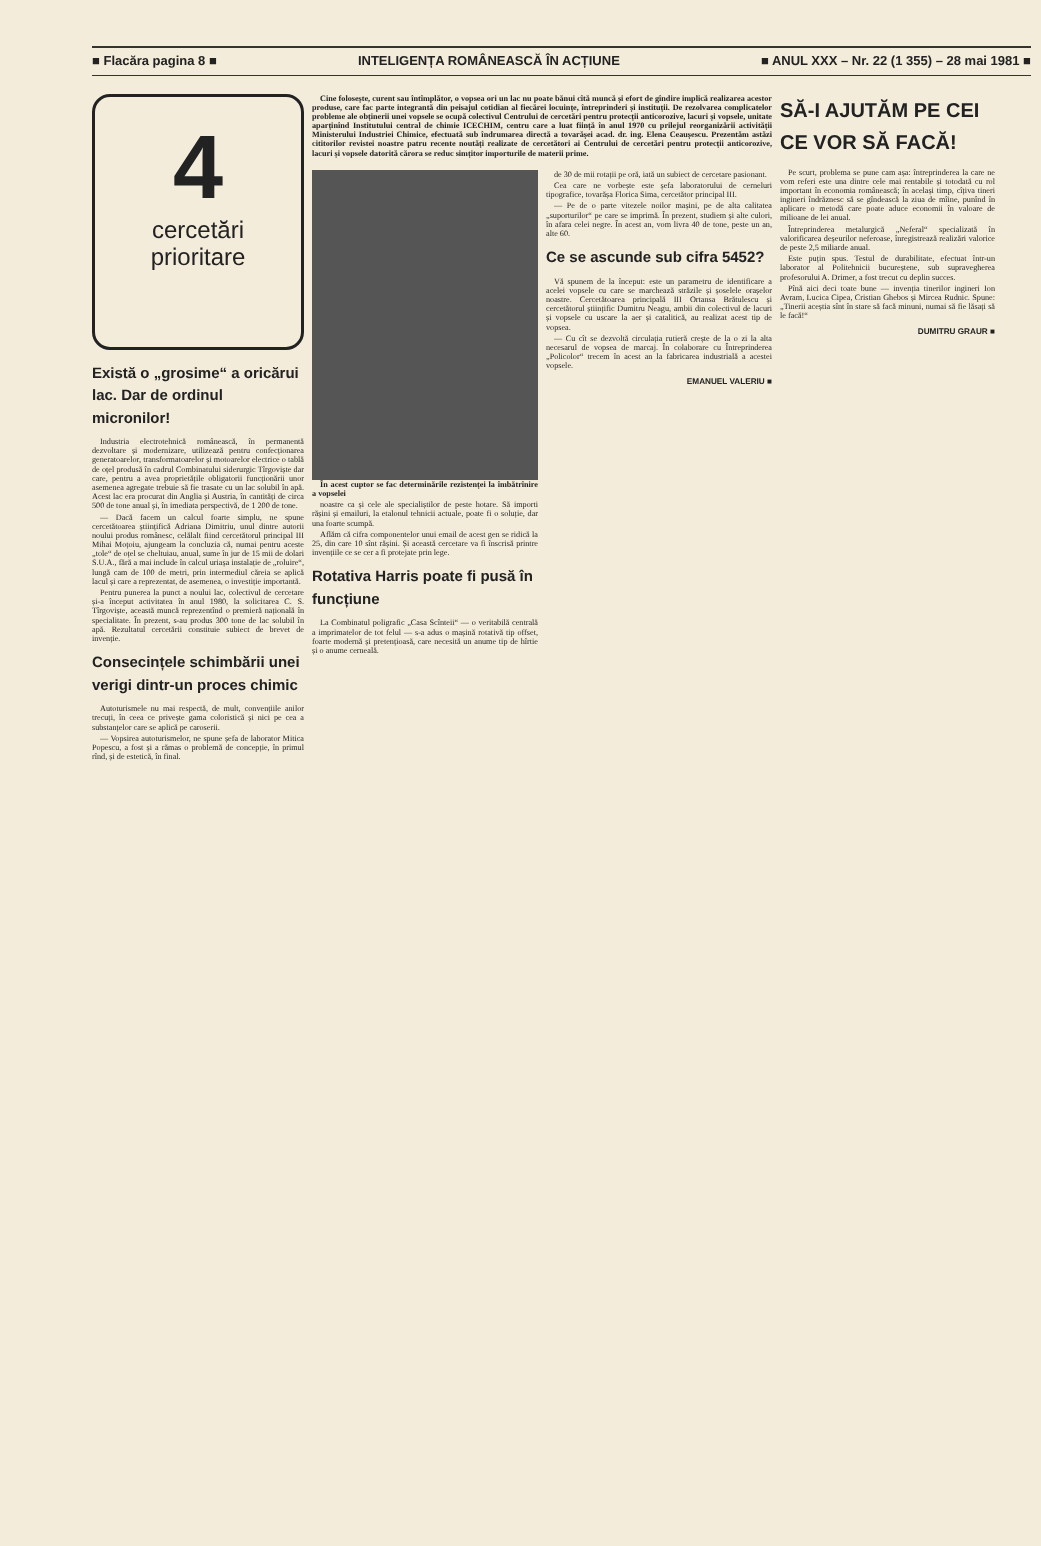■ Flacăra pagina 8 ■ INTELIGENȚA ROMÂNEASCĂ ÎN ACȚIUNE ■ ANUL XXX – Nr. 22 (1 355) – 28 mai 1981 ■
4
cercetări
prioritare
Există o „grosime“ a oricărui lac. Dar de ordinul micronilor!
Industria electrotehnică românească, în permanentă dezvoltare și modernizare, utilizează pentru confecționarea generatoarelor, transformatoarelor și motoarelor electrice o tablă de oțel produsă în cadrul Combinatului siderurgic Tîrgoviște dar care, pentru a avea proprietățile obligatorii funcționării unor asemenea agregate trebuie să fie trasate cu un lac solubil în apă. Acest lac era procurat din Anglia și Austria, în cantități de circa 500 de tone anual și, în imediata perspectivă, de 1 200 de tone.
— Dacă facem un calcul foarte simplu, ne spune cercetătoarea științifică Adriana Dimitriu, unul dintre autorii noului produs românesc, celălalt fiind cercetătorul principal III Mihai Moțoiu, ajungeam la concluzia că, numai pentru aceste „tole“ de oțel se cheltuiau, anual, sume în jur de 15 mii de dolari S.U.A., fără a mai include în calcul uriașa instalație de „roluire“, lungă cam de 100 de metri, prin intermediul căreia se aplică lacul și care a reprezentat, de asemenea, o investiție importantă.
Pentru punerea la punct a noului lac, colectivul de cercetare și-a început activitatea în anul 1980, la solicitarea C. S. Tîrgoviște, această muncă reprezentînd o premieră națională în specialitate. În prezent, s-au produs 300 tone de lac solubil în apă. Rezultatul cercetării constituie subiect de brevet de invenție.
Consecințele schimbării unei verigi dintr-un proces chimic
Autoturismele nu mai respectă, de mult, convențiile anilor trecuți, în ceea ce privește gama coloristică și nici pe cea a substanțelor care se aplică pe caroserii.
— Vopsirea autoturismelor, ne spune șefa de laborator Mitica Popescu, a fost și a rămas o problemă de concepție, în primul rînd, și de estetică, în final.
Cine folosește, curent sau întîmplător, o vopsea ori un lac nu poate bănui cîtă muncă și efort de gîndire implică realizarea acestor produse, care fac parte integrantă din peisajul cotidian al fiecărei locuințe, întreprinderi și instituții. De rezolvarea complicatelor probleme ale obținerii unei vopsele se ocupă colectivul Centrului de cercetări pentru protecții anticorozive, lacuri și vopsele, unitate aparținînd Institutului central de chimie ICECHIM, centru care a luat ființă în anul 1970 cu prilejul reorganizării activității Ministerului Industriei Chimice, efectuată sub îndrumarea directă a tovarășei acad. dr. ing. Elena Ceaușescu. Prezentăm astăzi cititorilor revistei noastre patru recente noutăți realizate de cercetători ai Centrului de cercetări pentru protecții anticorozive, lacuri și vopsele datorită cărora se reduc simțitor importurile de materii prime.
În acest cuptor se fac determinările rezistenței la îmbătrînire a vopselei
noastre ca și cele ale specialiștilor de peste hotare. Să importi rășini și emailuri, la etalonul tehnicii actuale, poate fi o soluție, dar una foarte scumpă.
Aflăm că cifra componentelor unui email de acest gen se ridică la 25, din care 10 sînt rășini. Și această cercetare va fi înscrisă printre invențiile ce se cer a fi protejate prin lege.
Rotativa Harris poate fi pusă în funcțiune
La Combinatul poligrafic „Casa Scînteii“ — o veritabilă centrală a imprimatelor de tot felul — s-a adus o mașină rotativă tip offset, foarte modernă și pretențioasă, care necesită un anume tip de hîrtie și o anume cerneală.
de 30 de mii rotații pe oră, iată un subiect de cercetare pasionant.
Cea care ne vorbește este șefa laboratorului de cerneluri tipografice, tovarășa Florica Sima, cercetător principal III.
— Pe de o parte vitezele noilor mașini, pe de alta calitatea „suporturilor“ pe care se imprimă. În prezent, studiem și alte culori, în afara celei negre. În acest an, vom livra 40 de tone, peste un an, alte 60.
Ce se ascunde sub cifra 5452?
Vă spunem de la început: este un parametru de identificare a acelei vopsele cu care se marchează străzile și șoselele orașelor noastre. Cercetătoarea principală III Ortansa Brătulescu și cercetătorul științific Dumitru Neagu, ambii din colectivul de lacuri și vopsele cu uscare la aer și catalitică, au realizat acest tip de vopsea.
— Cu cît se dezvoltă circulația rutieră crește de la o zi la alta necesarul de vopsea de marcaj. În colaborare cu Întreprinderea „Policolor“ trecem în acest an la fabricarea industrială a acestei vopsele.
EMANUEL VALERIU ■
SĂ-I AJUTĂM PE CEI CE VOR SĂ FACĂ!
Pe scurt, problema se pune cam așa: întreprinderea la care ne vom referi este una dintre cele mai rentabile și totodată cu rol important în economia românească; în același timp, cîțiva tineri ingineri îndrăznesc să se gîndească la ziua de mîine, punînd în aplicare o metodă care poate aduce economii în valoare de milioane de lei anual.
Întreprinderea metalurgică „Neferal“ specializată în valorificarea deșeurilor neferoase, înregistrează realizări valorice de peste 2,5 miliarde anual.
Este puțin spus. Testul de durabilitate, efectuat într-un laborator al Politehnicii bucureștene, sub supravegherea profesorului A. Drimer, a fost trecut cu deplin succes.
Pînă aici deci toate bune — invenția tinerilor ingineri Ion Avram, Lucica Cipea, Cristian Ghebos și Mircea Rudnic. Spune: „Tinerii aceștia sînt în stare să facă minuni, numai să fie lăsați să le facă!“
DUMITRU GRAUR ■